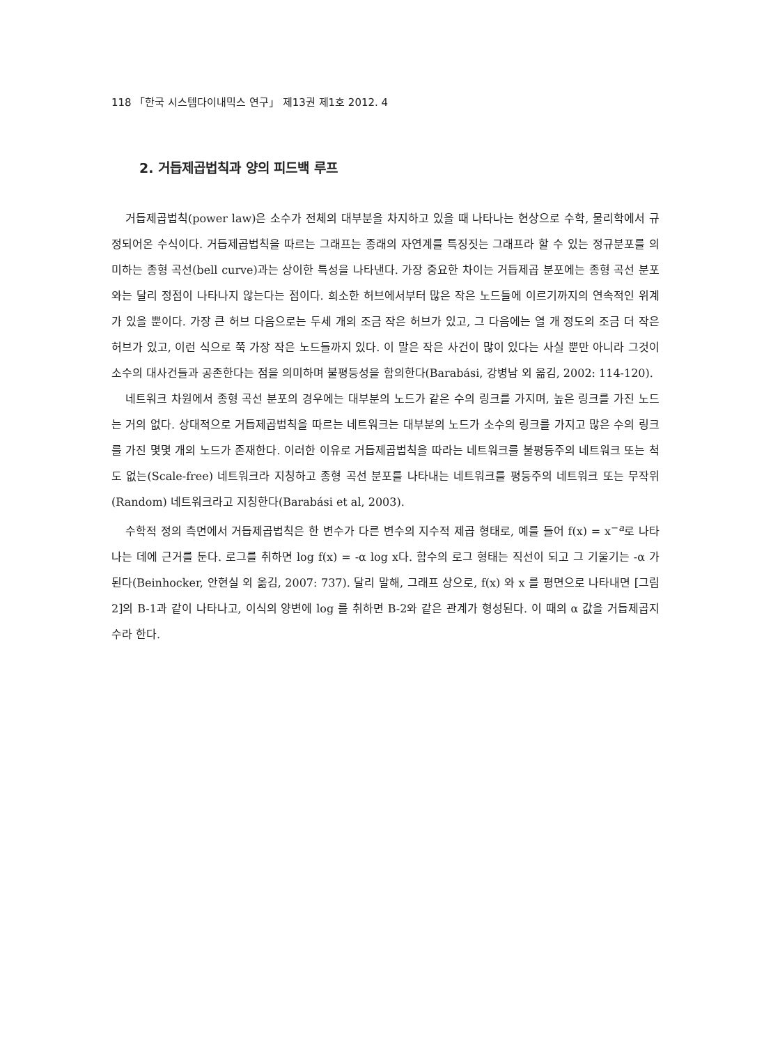118 「한국 시스템다이내믹스 연구」 제13권 제1호 2012. 4
2. 거듭제곱법칙과 양의 피드백 루프
거듭제곱법칙(power law)은 소수가 전체의 대부분을 차지하고 있을 때 나타나는 현상으로 수학, 물리학에서 규정되어온 수식이다. 거듭제곱법칙을 따르는 그래프는 종래의 자연계를 특징짓는 그래프라 할 수 있는 정규분포를 의미하는 종형 곡선(bell curve)과는 상이한 특성을 나타낸다. 가장 중요한 차이는 거듭제곱 분포에는 종형 곡선 분포와는 달리 정점이 나타나지 않는다는 점이다. 희소한 허브에서부터 많은 작은 노드들에 이르기까지의 연속적인 위계가 있을 뿐이다. 가장 큰 허브 다음으로는 두세 개의 조금 작은 허브가 있고, 그 다음에는 열 개 정도의 조금 더 작은 허브가 있고, 이런 식으로 쭉 가장 작은 노드들까지 있다. 이 말은 작은 사건이 많이 있다는 사실 뿐만 아니라 그것이 소수의 대사건들과 공존한다는 점을 의미하며 불평등성을 함의한다(Barabási, 강병남 외 옮김, 2002: 114-120).
네트워크 차원에서 종형 곡선 분포의 경우에는 대부분의 노드가 같은 수의 링크를 가지며, 높은 링크를 가진 노드는 거의 없다. 상대적으로 거듭제곱법칙을 따르는 네트워크는 대부분의 노드가 소수의 링크를 가지고 많은 수의 링크를 가진 몇몇 개의 노드가 존재한다. 이러한 이유로 거듭제곱법칙을 따라는 네트워크를 불평등주의 네트워크 또는 척도 없는(Scale-free) 네트워크라 지칭하고 종형 곡선 분포를 나타내는 네트워크를 평등주의 네트워크 또는 무작위(Random) 네트워크라고 지칭한다(Barabási et al, 2003).
수학적 정의 측면에서 거듭제곱법칙은 한 변수가 다른 변수의 지수적 제곱 형태로, 예를 들어 f(x) = x<sup>−a</sup>로 나타나는 데에 근거를 둔다. 로그를 취하면 log f(x) = -α log x다. 함수의 로그 형태는 직선이 되고 그 기울기는 -α 가 된다(Beinhocker, 안현실 외 옮김, 2007: 737). 달리 말해, 그래프 상으로, f(x) 와 x 를 평면으로 나타내면 [그림 2]의 B-1과 같이 나타나고, 이식의 양변에 log 를 취하면 B-2와 같은 관계가 형성된다. 이 때의 α 값을 거듭제곱지수라 한다.